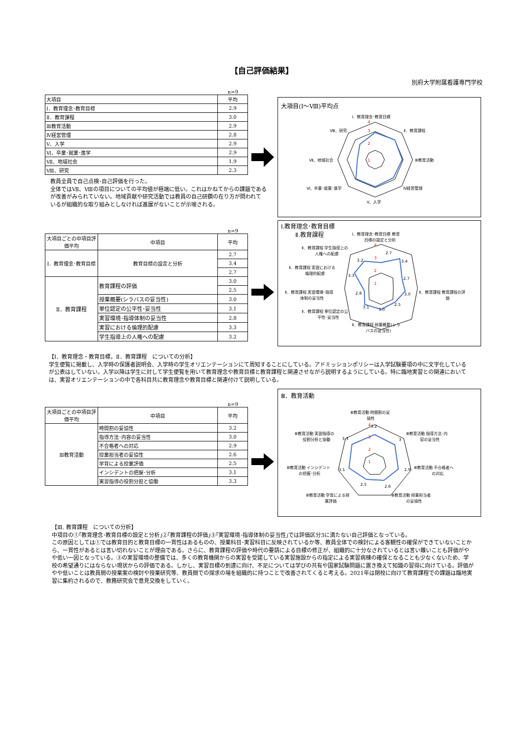【自己評価結果】
別府大学附属看護専門学校
n=9
| 大項目 | 平均 |
| Ⅰ．教育理念･教育目標 | 2.9 |
| Ⅱ．教育課程 | 3.0 |
| Ⅲ教育活動 | 2.9 |
| Ⅳ経営管理 | 2.8 |
| Ⅴ、入学 | 2.9 |
| Ⅵ、卒業･就業･進学 | 2.9 |
| Ⅶ、地域社会 | 1.9 |
| Ⅷ、研究 | 2.3 |
大項目(Ⅰ～Ⅷ)平均点
Ⅰ．教育理念･教育目標
Ⅱ．教育課程
Ⅲ教育活動
Ⅳ経営管理
Ⅴ、入学
Ⅵ、卒業･就業･進学
Ⅶ、地域社会
Ⅷ、研究
4
3
2
1
教員全員で自己点検･自己評価を行った。
全体ではⅦ、Ⅷの項目についての平均値が極端に低い。これはかねてからの課題である が改善がみられていない。地域貢献や研究活動では教員の自己研鑽の在り方が問われて いるが組織的な取り組みとしなければ進展がないことが示唆される。
n=9
| 大項目ごとの中項目評価平均 | 中項目 | 平均 |
| Ⅰ．教育理念･教育目標 | 教育目標の設定と分析 | 2.7 |
| | | 3.4 |
| | | 2.7 |
| Ⅱ．教育課程 | 教育課程の評価 | 3.0 |
| | | 2.5 |
| | 授業概要(シラバスの妥当性) | 3.0 |
| | 単位認定の公平性･妥当性 | 3.1 |
| | 実習環境･指導体制の妥当性 | 2.8 |
| | 実習における倫理的配慮 | 3.3 |
| | 学生指導上の人権への配慮 | 3.2 |
Ⅰ.教育理念･教育目標
Ⅱ.教育課程
Ⅰ．教育理念･教育目標 教育
目標の設定と分析
Ⅱ．教育課程 学生指導上の
人権への配慮
Ⅱ．教育課程 実習における
倫理的配慮
Ⅱ．教育課程 実習環境･指導
体制の妥当性
Ⅱ．教育課程 単位認定の公
平性･妥当性
Ⅱ．教育課程 授業概要(シラ
バスの妥当性)
Ⅱ．教育課程 教育課程の評
価
2.7
3.4
2.7
3.0
2.5
3.0
3.1
2.8
3.3
3.2
4
3
2
1
【Ⅰ．教育理念・教育目標，Ⅱ．教育課程　についての分析】
学生便覧に掲載し、入学時の保護者説明会、入学時の学生オリエンテーションにて周知することにしている。アドミッションポリシーは入学試験要項の中に文字化しているが公表はしていない。入学以降は学生に対して学生便覧を用いて教育理念や教育目標と教育課程と関連させながら説明するようにしている。特に臨地実習との関連においては、実習オリエンテーションの中で各科目共に教育理念や教育目標と関連付けて説明している。
n=9
| 大項目ごとの中項目評価平均 | 中項目 | 平均 |
| Ⅲ教育活動 | 時間割の妥協性 | 3.2 |
| | 指導方法･内容の妥当性 | 3.0 |
| | 不合格者への対応 | 2.9 |
| | 授業担当者の妥協性 | 2.6 |
| | 学背による授業評価 | 2.5 |
| | インシデントの把握･分析 | 3.1 |
| | 実習指導の役割分担と協働 | 3.3 |
Ⅲ．教育活動
Ⅲ教育活動 時間割の妥
協性
Ⅲ教育活動 指導方法･内
容の妥当性
Ⅲ教育活動 不合格者へ
の対応
Ⅲ教育活動 授業担当者
の妥協性
Ⅲ教育活動 学背による授
業評価
Ⅲ教育活動 インシデント
の把握･分析
Ⅲ教育活動 実習指導の
役割分担と協働
3.2
3
2.9
2.6
2.5
3.1
3.3
4
3
2
1
【Ⅲ. 教育課程　についての分析】
中項目の①｢教育理念･教育目標の設定と分析｣②｢教育課程の評価｣③｢実習環境･指導体制の妥当性｣では評価区分3に満たない自己評価となっている。
この原因としては①では教育目的と教育目標の一貫性はあるものの、授業科目･実習科目に反映されているか等、教員全体での検討による客観性の確保ができていないことから、一貫性があるとは言い切れないことが理由である。さらに、教育課程の評価や時代の要請による目標の修正が、組織的に十分なされているとは言い難いことも評価がやや低い一因となっている。③の実習環境の整備では、多くの教育機関からの実習を受諾している実習施設からの指定による実習病棟の確保となることも少なくないため、学校の希望通りにはならない現状からの評価である。しかし、実習目標の到達に向け、不足については学びの共有や国家試験問題に置き換えて知識の習得に向けている。評価がやや低いことは教員間の授業案の検討や授業研究等、教員間での探求の場を組織的に持つことで改善されてくると考える。2021年は閉校に向けて教育課程での課題は臨地実習に集約されるので、教務研究会で意見交換をしていく。